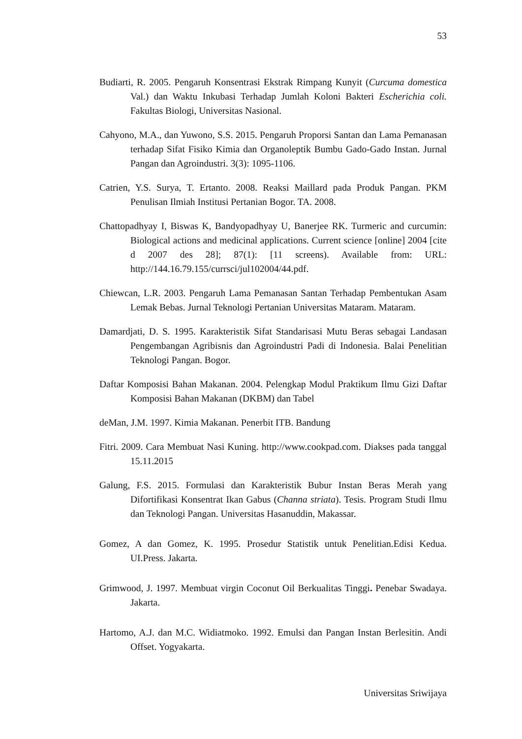53
Budiarti, R. 2005. Pengaruh Konsentrasi Ekstrak Rimpang Kunyit (Curcuma domestica Val.) dan Waktu Inkubasi Terhadap Jumlah Koloni Bakteri Escherichia coli. Fakultas Biologi, Universitas Nasional.
Cahyono, M.A., dan Yuwono, S.S. 2015. Pengaruh Proporsi Santan dan Lama Pemanasan terhadap Sifat Fisiko Kimia dan Organoleptik Bumbu Gado-Gado Instan. Jurnal Pangan dan Agroindustri. 3(3): 1095-1106.
Catrien, Y.S. Surya, T. Ertanto. 2008. Reaksi Maillard pada Produk Pangan. PKM Penulisan Ilmiah Institusi Pertanian Bogor. TA. 2008.
Chattopadhyay I, Biswas K, Bandyopadhyay U, Banerjee RK. Turmeric and curcumin: Biological actions and medicinal applications. Current science [online] 2004 [cite d 2007 des 28]; 87(1): [11 screens). Available from: URL: http://144.16.79.155/currsci/jul102004/44.pdf.
Chiewcan, L.R. 2003. Pengaruh Lama Pemanasan Santan Terhadap Pembentukan Asam Lemak Bebas. Jurnal Teknologi Pertanian Universitas Mataram. Mataram.
Damardjati, D. S. 1995. Karakteristik Sifat Standarisasi Mutu Beras sebagai Landasan Pengembangan Agribisnis dan Agroindustri Padi di Indonesia. Balai Penelitian Teknologi Pangan. Bogor.
Daftar Komposisi Bahan Makanan. 2004. Pelengkap Modul Praktikum Ilmu Gizi Daftar Komposisi Bahan Makanan (DKBM) dan Tabel
deMan, J.M. 1997. Kimia Makanan. Penerbit ITB. Bandung
Fitri. 2009. Cara Membuat Nasi Kuning. http://www.cookpad.com. Diakses pada tanggal 15.11.2015
Galung, F.S. 2015. Formulasi dan Karakteristik Bubur Instan Beras Merah yang Difortifikasi Konsentrat Ikan Gabus (Channa striata). Tesis. Program Studi Ilmu dan Teknologi Pangan. Universitas Hasanuddin, Makassar.
Gomez, A dan Gomez, K. 1995. Prosedur Statistik untuk Penelitian.Edisi Kedua. UI.Press. Jakarta.
Grimwood, J. 1997. Membuat virgin Coconut Oil Berkualitas Tinggi. Penebar Swadaya. Jakarta.
Hartomo, A.J. dan M.C. Widiatmoko. 1992. Emulsi dan Pangan Instan Berlesitin. Andi Offset. Yogyakarta.
Universitas Sriwijaya